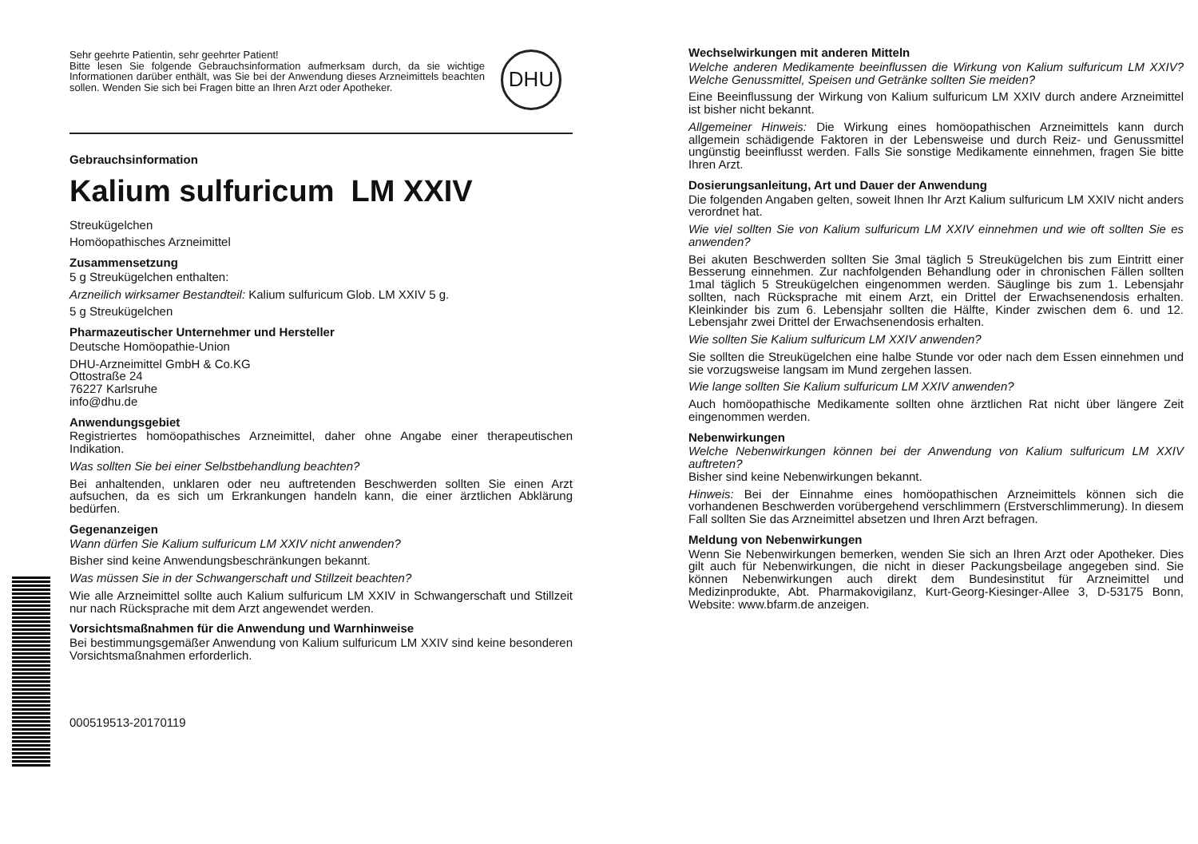Sehr geehrte Patientin, sehr geehrter Patient!
Bitte lesen Sie folgende Gebrauchsinformation aufmerksam durch, da sie wichtige Informationen darüber enthält, was Sie bei der Anwendung dieses Arzneimittels beachten sollen. Wenden Sie sich bei Fragen bitte an Ihren Arzt oder Apotheker.
DHU
Gebrauchsinformation
Kalium sulfuricum LM XXIV
Streukügelchen
Homöopathisches Arzneimittel
Zusammensetzung
5 g Streukügelchen enthalten:
Arzneilich wirksamer Bestandteil: Kalium sulfuricum Glob. LM XXIV 5 g.
5 g Streukügelchen
Pharmazeutischer Unternehmer und Hersteller
Deutsche Homöopathie-Union
DHU-Arzneimittel GmbH & Co.KG
Ottostraße 24
76227 Karlsruhe
info@dhu.de
Anwendungsgebiet
Registriertes homöopathisches Arzneimittel, daher ohne Angabe einer therapeutischen Indikation.
Was sollten Sie bei einer Selbstbehandlung beachten?
Bei anhaltenden, unklaren oder neu auftretenden Beschwerden sollten Sie einen Arzt aufsuchen, da es sich um Erkrankungen handeln kann, die einer ärztlichen Abklärung bedürfen.
Gegenanzeigen
Wann dürfen Sie Kalium sulfuricum LM XXIV nicht anwenden?
Bisher sind keine Anwendungsbeschränkungen bekannt.
Was müssen Sie in der Schwangerschaft und Stillzeit beachten?
Wie alle Arzneimittel sollte auch Kalium sulfuricum LM XXIV in Schwangerschaft und Stillzeit nur nach Rücksprache mit dem Arzt angewendet werden.
Vorsichtsmaßnahmen für die Anwendung und Warnhinweise
Bei bestimmungsgemäßer Anwendung von Kalium sulfuricum LM XXIV sind keine besonderen Vorsichtsmaßnahmen erforderlich.
000519513-20170119
Wechselwirkungen mit anderen Mitteln
Welche anderen Medikamente beeinflussen die Wirkung von Kalium sulfuricum LM XXIV? Welche Genussmittel, Speisen und Getränke sollten Sie meiden?
Eine Beeinflussung der Wirkung von Kalium sulfuricum LM XXIV durch andere Arzneimittel ist bisher nicht bekannt.
Allgemeiner Hinweis: Die Wirkung eines homöopathischen Arzneimittels kann durch allgemein schädigende Faktoren in der Lebensweise und durch Reiz- und Genussmittel ungünstig beeinflusst werden. Falls Sie sonstige Medikamente einnehmen, fragen Sie bitte Ihren Arzt.
Dosierungsanleitung, Art und Dauer der Anwendung
Die folgenden Angaben gelten, soweit Ihnen Ihr Arzt Kalium sulfuricum LM XXIV nicht anders verordnet hat.
Wie viel sollten Sie von Kalium sulfuricum LM XXIV einnehmen und wie oft sollten Sie es anwenden?
Bei akuten Beschwerden sollten Sie 3mal täglich 5 Streukügelchen bis zum Eintritt einer Besserung einnehmen. Zur nachfolgenden Behandlung oder in chronischen Fällen sollten 1mal täglich 5 Streukügelchen eingenommen werden. Säuglinge bis zum 1. Lebensjahr sollten, nach Rücksprache mit einem Arzt, ein Drittel der Erwachsenendosis erhalten. Kleinkinder bis zum 6. Lebensjahr sollten die Hälfte, Kinder zwischen dem 6. und 12. Lebensjahr zwei Drittel der Erwachsenendosis erhalten.
Wie sollten Sie Kalium sulfuricum LM XXIV anwenden?
Sie sollten die Streukügelchen eine halbe Stunde vor oder nach dem Essen einnehmen und sie vorzugsweise langsam im Mund zergehen lassen.
Wie lange sollten Sie Kalium sulfuricum LM XXIV anwenden?
Auch homöopathische Medikamente sollten ohne ärztlichen Rat nicht über längere Zeit eingenommen werden.
Nebenwirkungen
Welche Nebenwirkungen können bei der Anwendung von Kalium sulfuricum LM XXIV auftreten?
Bisher sind keine Nebenwirkungen bekannt.
Hinweis: Bei der Einnahme eines homöopathischen Arzneimittels können sich die vorhandenen Beschwerden vorübergehend verschlimmern (Erstverschlimmerung). In diesem Fall sollten Sie das Arzneimittel absetzen und Ihren Arzt befragen.
Meldung von Nebenwirkungen
Wenn Sie Nebenwirkungen bemerken, wenden Sie sich an Ihren Arzt oder Apotheker. Dies gilt auch für Nebenwirkungen, die nicht in dieser Packungsbeilage angegeben sind. Sie können Nebenwirkungen auch direkt dem Bundesinstitut für Arzneimittel und Medizinprodukte, Abt. Pharmakovigilanz, Kurt-Georg-Kiesinger-Allee 3, D-53175 Bonn, Website: www.bfarm.de anzeigen.